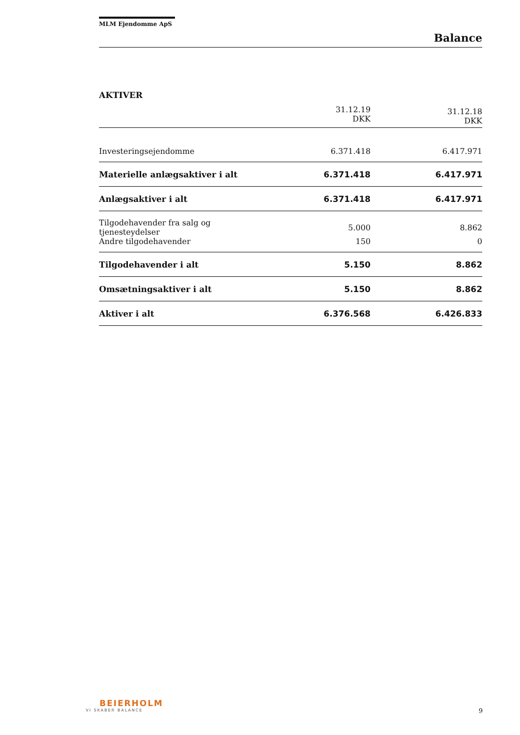MLM Ejendomme ApS
Balance
AKTIVER
| | 31.12.19 DKK | 31.12.18 DKK |
| --- | --- | --- |
| Investeringsejendomme | 6.371.418 | 6.417.971 |
| Materielle anlægsaktiver i alt | 6.371.418 | 6.417.971 |
| Anlægsaktiver i alt | 6.371.418 | 6.417.971 |
| Tilgodehavender fra salg og tjenesteydelser | 5.000 | 8.862 |
| Andre tilgodehavender | 150 | 0 |
| Tilgodehavender i alt | 5.150 | 8.862 |
| Omsætningsaktiver i alt | 5.150 | 8.862 |
| Aktiver i alt | 6.376.568 | 6.426.833 |
BEIERHOLM
VI SKABER BALANCE
9